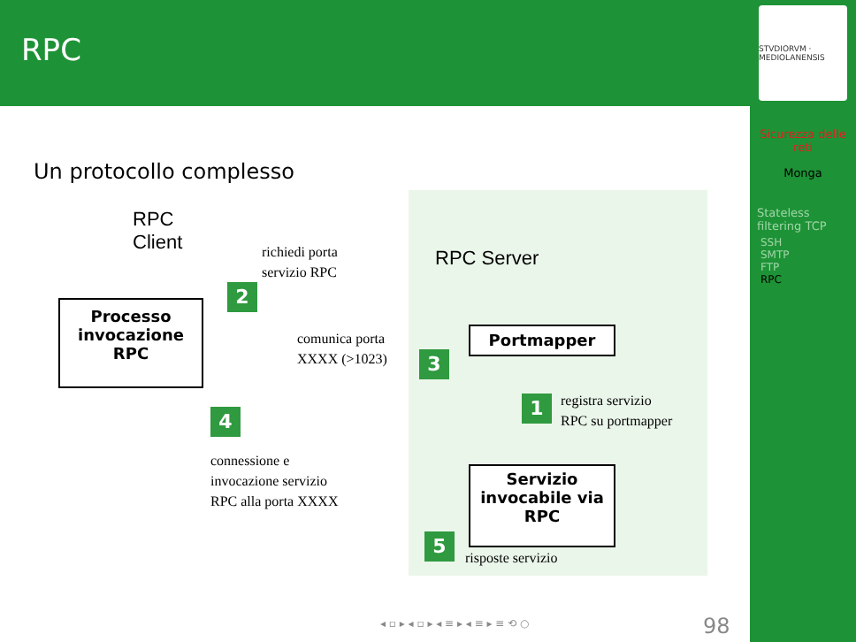RPC
STVDIORVM · MEDIOLANENSIS
Sicurezza delle reti
Monga
Stateless filtering TCP
SSH
SMTP
FTP
RPC
Un protocollo complesso
RPC
Client
RPC Server
Processo
invocazione
RPC
Portmapper
Servizio
invocabile via
RPC
2
3
1
4
5
richiedi porta
servizio RPC
comunica porta
XXXX (>1023)
registra servizio
RPC su portmapper
connessione e
invocazione servizio
RPC alla porta XXXX
risposte servizio
◂ ▫ ▸ ◂ ▫ ▸ ◂ ≡ ▸ ◂ ≡ ▸ ≡ ⟲ ○ 98